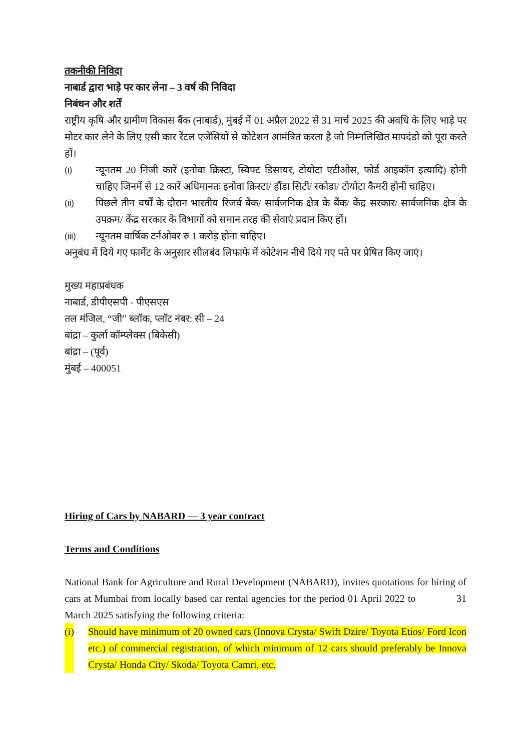तकनीकी निविदा
नाबार्ड द्वारा भाड़े पर कार लेना – 3 वर्ष की निविदा
निबंधन और शर्तें
राष्ट्रीय कृषि और ग्रामीण विकास बैंक (नाबार्ड), मुंबई में 01 अप्रैल 2022 से 31 मार्च 2025 की अवधि के लिए भाड़े पर मोटर कार लेने के लिए एसी कार रेंटल एजेंसियों से कोटेशन आमंत्रित करता है जो निम्नलिखित मापदंडो को पूरा करते हों।
(i)
न्यूनतम 20 निजी कारें (इनोवा क्रिस्टा, स्विफ्ट डिसायर, टोयोटा एटीओस, फोर्ड आइकॉन इत्यादि) होनी चाहिए जिनमें से 12 कारें अधिमानतः इनोवा क्रिस्टा/ हौंडा सिटी/ स्कोडा/ टोयोटा कैमरी होनी चाहिए।
(ii)
पिछले तीन वर्षों के दौरान भारतीय रिजर्व बैंक/ सार्वजनिक क्षेत्र के बैंक/ केंद्र सरकार/ सार्वजनिक क्षेत्र के उपक्रम/ केंद्र सरकार के विभागों को समान तरह की सेवाएं प्रदान किए हों।
(iii)
न्यूनतम वार्षिक टर्नओवर रु 1 करोड़ होना चाहिए।
अनुबंध में दिये गए फार्मेट के अनुसार सीलबंद लिफाफे में कोटेशन नीचे दिये गए पते पर प्रेषित किए जाएं।
मुख्य महाप्रबंधक
नाबार्ड, डीपीएसपी - पीएसएस
तल मंजिल, “जी” ब्लॉक, प्लॉट नंबर: सी – 24
बांद्रा – कुर्ला कॉम्प्लेक्स (बिकेसी)
बांद्रा – (पूर्व)
मुंबई – 400051
Hiring of Cars by NABARD — 3 year contract
Terms and Conditions
National Bank for Agriculture and Rural Development (NABARD), invites quotations for hiring of cars at Mumbai from locally based car rental agencies for the period 01 April 2022 to 31 March 2025 satisfying the following criteria:
(i) Should have minimum of 20 owned cars (Innova Crysta/ Swift Dzire/ Toyota Etios/ Ford Icon etc.) of commercial registration, of which minimum of 12 cars should preferably be Innova Crysta/ Honda City/ Skoda/ Toyota Camri, etc.